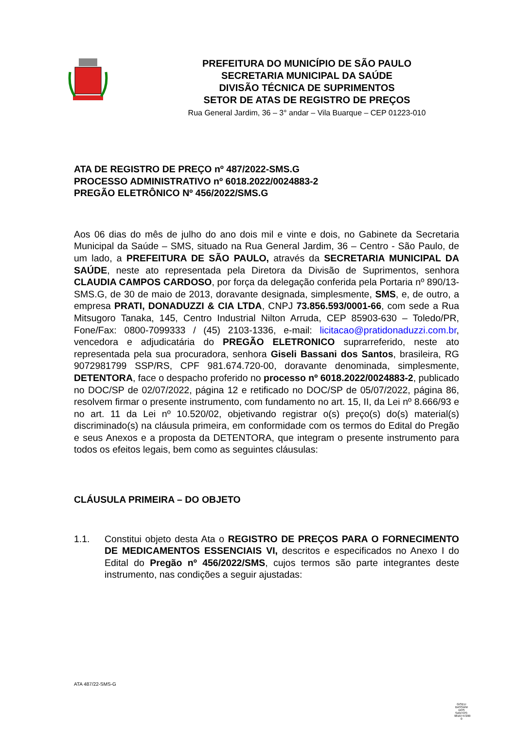PREFEITURA DO MUNICÍPIO DE SÃO PAULO
SECRETARIA MUNICIPAL DA SAÚDE
DIVISÃO TÉCNICA DE SUPRIMENTOS
SETOR DE ATAS DE REGISTRO DE PREÇOS
Rua General Jardim, 36 – 3° andar – Vila Buarque – CEP 01223-010
ATA DE REGISTRO DE PREÇO nº 487/2022-SMS.G
PROCESSO ADMINISTRATIVO nº 6018.2022/0024883-2
PREGÃO ELETRÔNICO Nº 456/2022/SMS.G
Aos 06 dias do mês de julho do ano dois mil e vinte e dois, no Gabinete da Secretaria Municipal da Saúde – SMS, situado na Rua General Jardim, 36 – Centro - São Paulo, de um lado, a PREFEITURA DE SÃO PAULO, através da SECRETARIA MUNICIPAL DA SAÚDE, neste ato representada pela Diretora da Divisão de Suprimentos, senhora CLAUDIA CAMPOS CARDOSO, por força da delegação conferida pela Portaria nº 890/13-SMS.G, de 30 de maio de 2013, doravante designada, simplesmente, SMS, e, de outro, a empresa PRATI, DONADUZZI & CIA LTDA, CNPJ 73.856.593/0001-66, com sede a Rua Mitsugoro Tanaka, 145, Centro Industrial Nilton Arruda, CEP 85903-630 – Toledo/PR, Fone/Fax: 0800-7099333 / (45) 2103-1336, e-mail: licitacao@pratidonaduzzi.com.br, vencedora e adjudicatária do PREGÃO ELETRONICO suprarreferido, neste ato representada pela sua procuradora, senhora Giseli Bassani dos Santos, brasileira, RG 9072981799 SSP/RS, CPF 981.674.720-00, doravante denominada, simplesmente, DETENTORA, face o despacho proferido no processo nº 6018.2022/0024883-2, publicado no DOC/SP de 02/07/2022, página 12 e retificado no DOC/SP de 05/07/2022, página 86, resolvem firmar o presente instrumento, com fundamento no art. 15, II, da Lei nº 8.666/93 e no art. 11 da Lei nº 10.520/02, objetivando registrar o(s) preço(s) do(s) material(s) discriminado(s) na cláusula primeira, em conformidade com os termos do Edital do Pregão e seus Anexos e a proposta da DETENTORA, que integram o presente instrumento para todos os efeitos legais, bem como as seguintes cláusulas:
CLÁUSULA PRIMEIRA – DO OBJETO
1.1. Constitui objeto desta Ata o REGISTRO DE PREÇOS PARA O FORNECIMENTO DE MEDICAMENTOS ESSENCIAIS VI, descritos e especificados no Anexo I do Edital do Pregão nº 456/2022/SMS, cujos termos são parte integrantes deste instrumento, nas condições a seguir ajustadas:
ATA 487/22-SMS-G
GISELI BASSANI DOS SANTOS: 9816747200 0